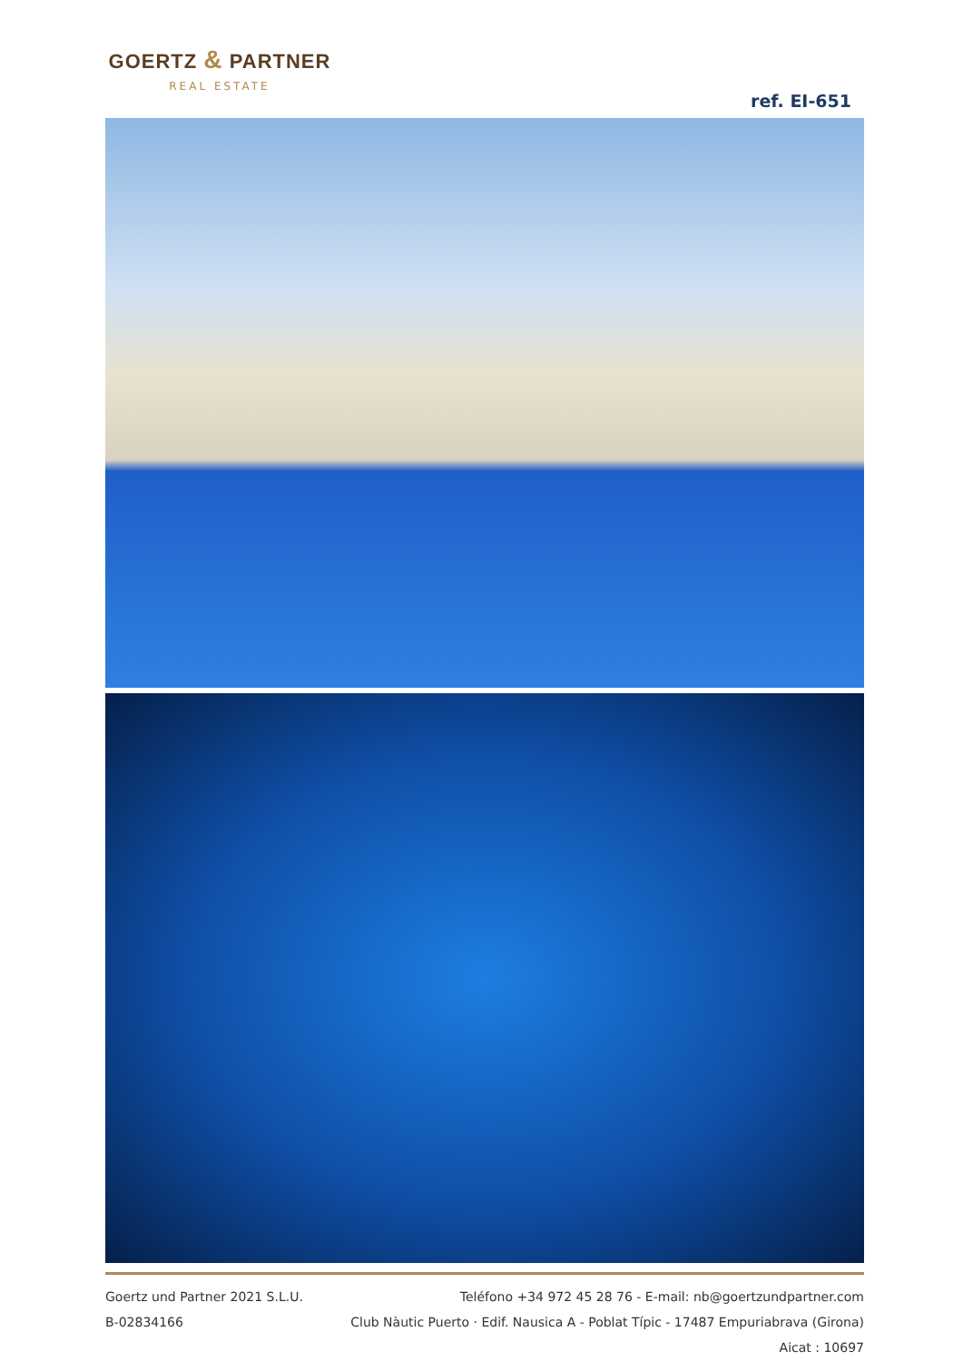GOERTZ & PARTNER
REAL ESTATE
ref. EI-651
Goertz und Partner 2021 S.L.U.
B-02834166
Teléfono +34 972 45 28 76 - E-mail: nb@goertzundpartner.com
Club Nàutic Puerto · Edif. Nausica A - Poblat Típic - 17487 Empuriabrava (Girona)
Aicat : 10697